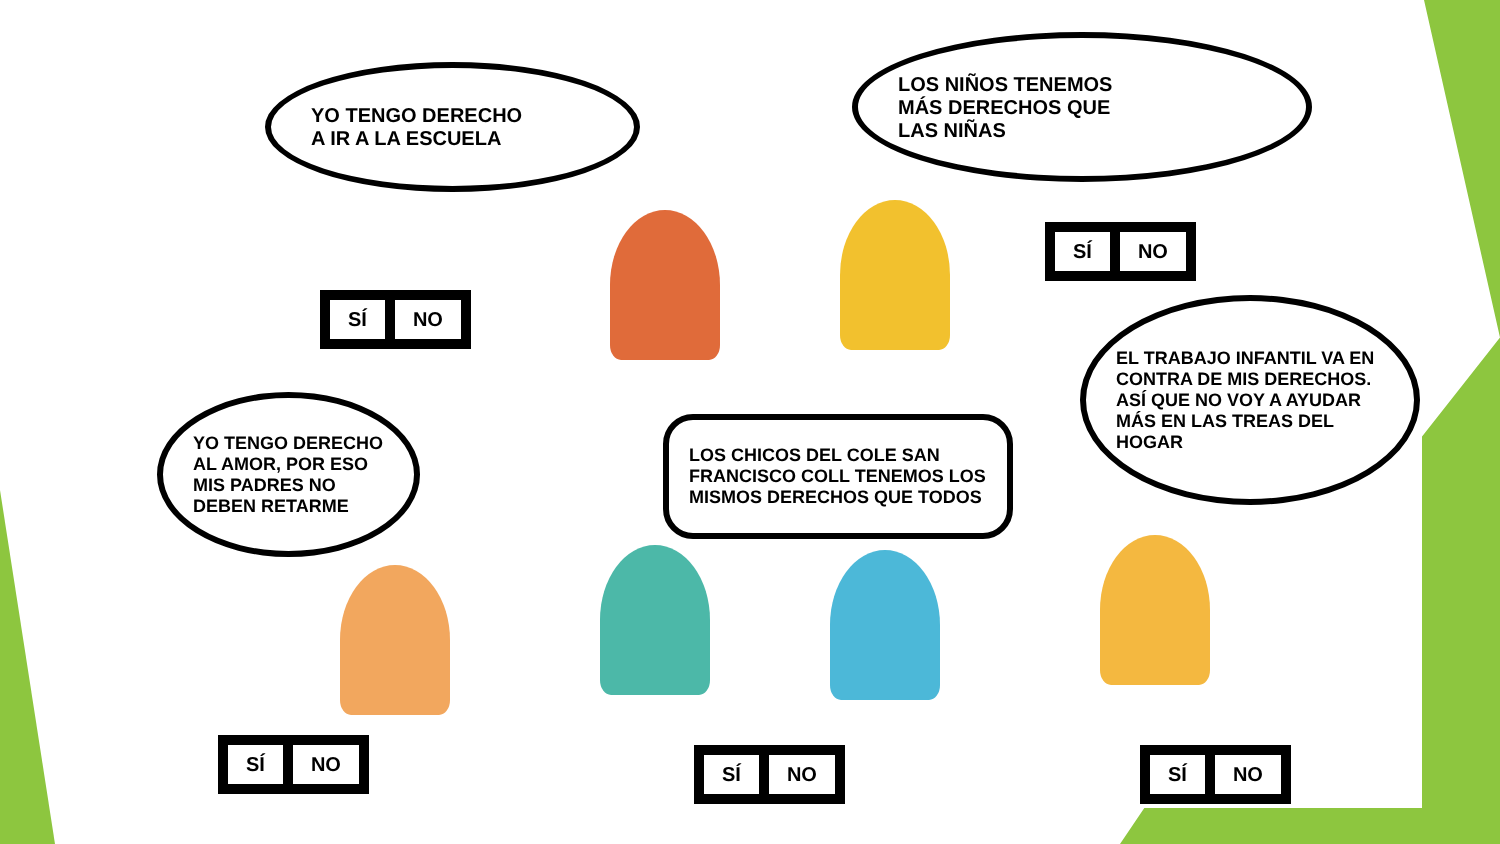YO TENGO DERECHO
A IR A LA ESCUELA
SÍ NO
LOS NIÑOS TENEMOS
MÁS DERECHOS QUE
LAS NIÑAS
SÍ NO
EL TRABAJO INFANTIL VA EN CONTRA DE MIS DERECHOS. ASÍ QUE NO VOY A AYUDAR MÁS EN LAS TREAS DEL HOGAR
YO TENGO DERECHO AL AMOR, POR ESO MIS PADRES NO DEBEN RETARME
LOS CHICOS DEL COLE SAN FRANCISCO COLL TENEMOS LOS MISMOS DERECHOS QUE TODOS
SÍ NO
SÍ NO SÍ NO